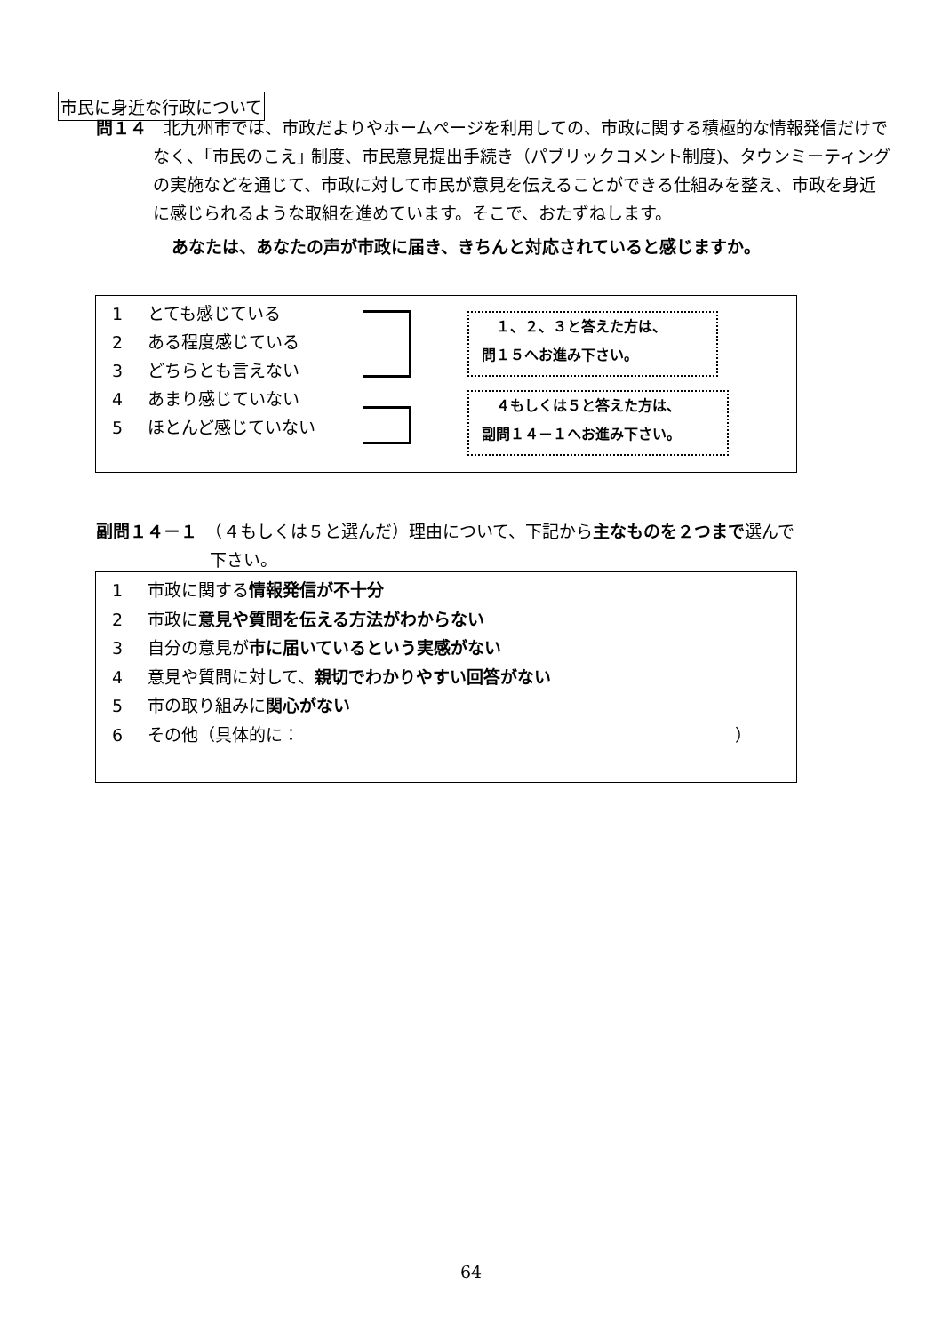市民に身近な行政について
問１４　北九州市では、市政だよりやホームページを利用しての、市政に関する積極的な情報発信だけでなく、｢市民のこえ｣ 制度、市民意見提出手続き（パブリックコメント制度)、タウンミーティングの実施などを通じて、市政に対して市民が意見を伝えることができる仕組みを整え、市政を身近に感じられるような取組を進めています。そこで、おたずねします。
あなたは、あなたの声が市政に届き、きちんと対応されていると感じますか。
1 とても感じている
2 ある程度感じている
3 どちらとも言えない
4 あまり感じていない
5 ほとんど感じていない
　１、２、３と答えた方は、
問１５へお進み下さい。
　４もしくは５と答えた方は、
副問１４－１へお進み下さい。
副問１４－１　（４もしくは５と選んだ）理由について、下記から主なものを２つまで選んで
下さい。
1 市政に関する情報発信が不十分
2 市政に意見や質問を伝える方法がわからない
3 自分の意見が市に届いているという実感がない
4 意見や質問に対して、親切でわかりやすい回答がない
5 市の取り組みに関心がない
6 その他（具体的に： ）
64